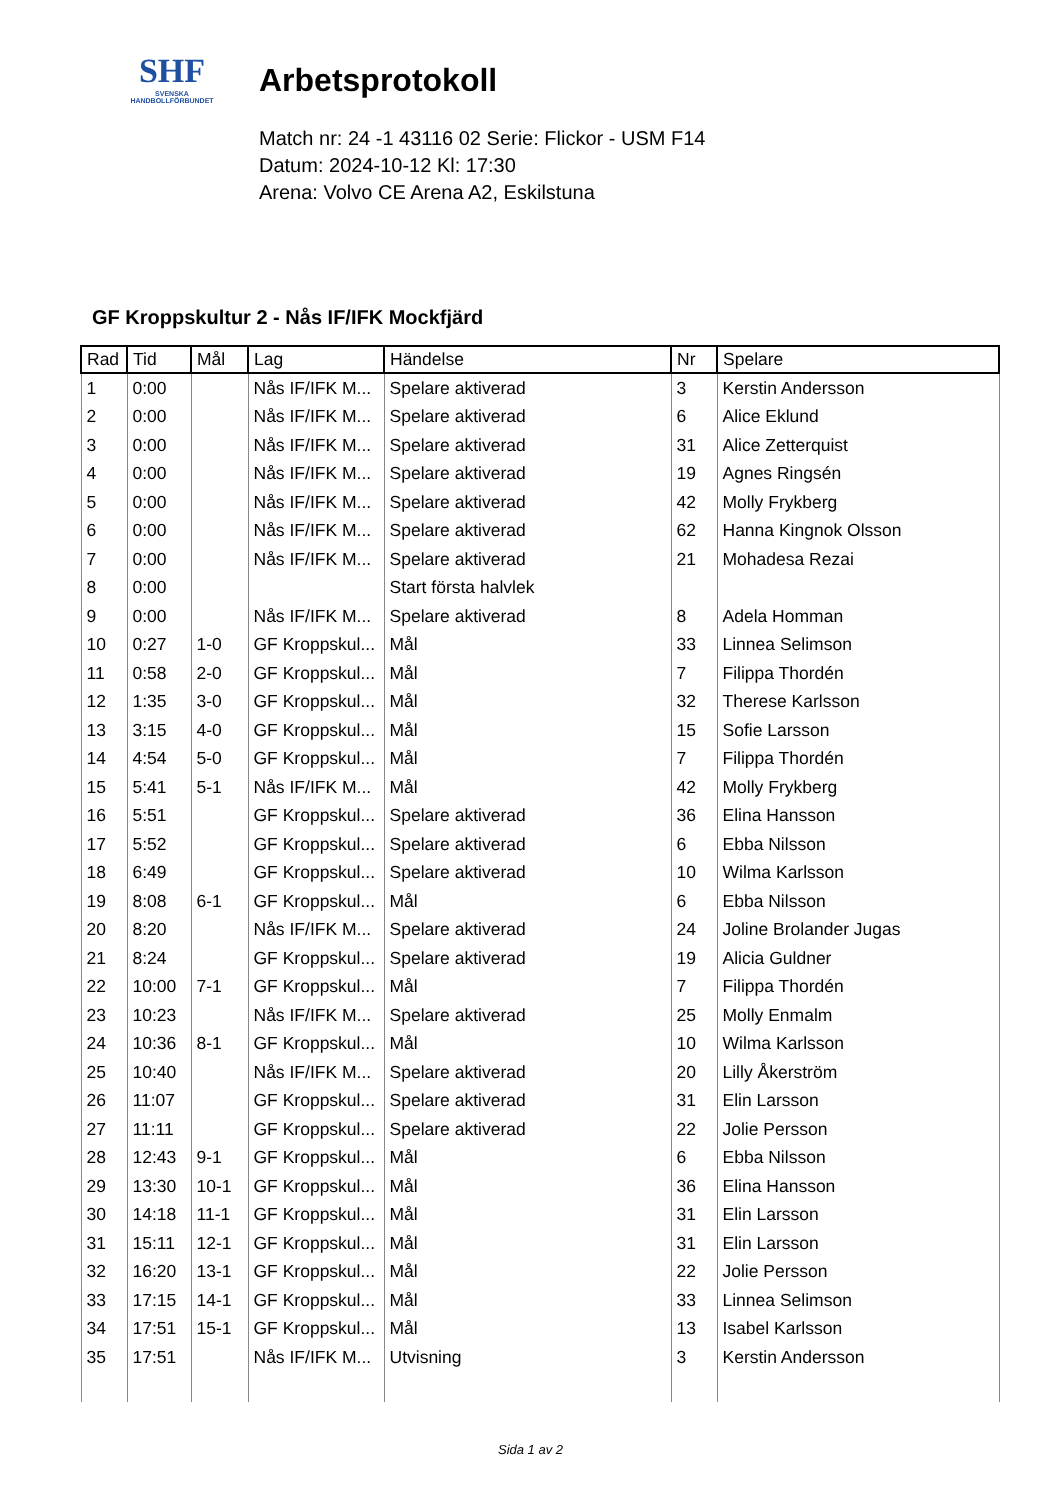SHF
SVENSKA
HANDBOLLFÖRBUNDET
Arbetsprotokoll
Match nr: 24 -1 43116 02 Serie: Flickor - USM F14
Datum: 2024-10-12 Kl: 17:30
Arena: Volvo CE Arena A2, Eskilstuna
GF Kroppskultur 2 - Nås IF/IFK Mockfjärd
| Rad | Tid | Mål | Lag | Händelse | Nr | Spelare |
| --- | --- | --- | --- | --- | --- | --- |
| 1 | 0:00 | | Nås IF/IFK M... | Spelare aktiverad | 3 | Kerstin Andersson |
| 2 | 0:00 | | Nås IF/IFK M... | Spelare aktiverad | 6 | Alice Eklund |
| 3 | 0:00 | | Nås IF/IFK M... | Spelare aktiverad | 31 | Alice Zetterquist |
| 4 | 0:00 | | Nås IF/IFK M... | Spelare aktiverad | 19 | Agnes Ringsén |
| 5 | 0:00 | | Nås IF/IFK M... | Spelare aktiverad | 42 | Molly Frykberg |
| 6 | 0:00 | | Nås IF/IFK M... | Spelare aktiverad | 62 | Hanna Kingnok Olsson |
| 7 | 0:00 | | Nås IF/IFK M... | Spelare aktiverad | 21 | Mohadesa Rezai |
| 8 | 0:00 | | | Start första halvlek | | |
| 9 | 0:00 | | Nås IF/IFK M... | Spelare aktiverad | 8 | Adela Homman |
| 10 | 0:27 | 1-0 | GF Kroppskul... | Mål | 33 | Linnea Selimson |
| 11 | 0:58 | 2-0 | GF Kroppskul... | Mål | 7 | Filippa Thordén |
| 12 | 1:35 | 3-0 | GF Kroppskul... | Mål | 32 | Therese Karlsson |
| 13 | 3:15 | 4-0 | GF Kroppskul... | Mål | 15 | Sofie Larsson |
| 14 | 4:54 | 5-0 | GF Kroppskul... | Mål | 7 | Filippa Thordén |
| 15 | 5:41 | 5-1 | Nås IF/IFK M... | Mål | 42 | Molly Frykberg |
| 16 | 5:51 | | GF Kroppskul... | Spelare aktiverad | 36 | Elina Hansson |
| 17 | 5:52 | | GF Kroppskul... | Spelare aktiverad | 6 | Ebba Nilsson |
| 18 | 6:49 | | GF Kroppskul... | Spelare aktiverad | 10 | Wilma Karlsson |
| 19 | 8:08 | 6-1 | GF Kroppskul... | Mål | 6 | Ebba Nilsson |
| 20 | 8:20 | | Nås IF/IFK M... | Spelare aktiverad | 24 | Joline Brolander Jugas |
| 21 | 8:24 | | GF Kroppskul... | Spelare aktiverad | 19 | Alicia Guldner |
| 22 | 10:00 | 7-1 | GF Kroppskul... | Mål | 7 | Filippa Thordén |
| 23 | 10:23 | | Nås IF/IFK M... | Spelare aktiverad | 25 | Molly Enmalm |
| 24 | 10:36 | 8-1 | GF Kroppskul... | Mål | 10 | Wilma Karlsson |
| 25 | 10:40 | | Nås IF/IFK M... | Spelare aktiverad | 20 | Lilly Åkerström |
| 26 | 11:07 | | GF Kroppskul... | Spelare aktiverad | 31 | Elin Larsson |
| 27 | 11:11 | | GF Kroppskul... | Spelare aktiverad | 22 | Jolie Persson |
| 28 | 12:43 | 9-1 | GF Kroppskul... | Mål | 6 | Ebba Nilsson |
| 29 | 13:30 | 10-1 | GF Kroppskul... | Mål | 36 | Elina Hansson |
| 30 | 14:18 | 11-1 | GF Kroppskul... | Mål | 31 | Elin Larsson |
| 31 | 15:11 | 12-1 | GF Kroppskul... | Mål | 31 | Elin Larsson |
| 32 | 16:20 | 13-1 | GF Kroppskul... | Mål | 22 | Jolie Persson |
| 33 | 17:15 | 14-1 | GF Kroppskul... | Mål | 33 | Linnea Selimson |
| 34 | 17:51 | 15-1 | GF Kroppskul... | Mål | 13 | Isabel Karlsson |
| 35 | 17:51 | | Nås IF/IFK M... | Utvisning | 3 | Kerstin Andersson |
Sida 1 av 2